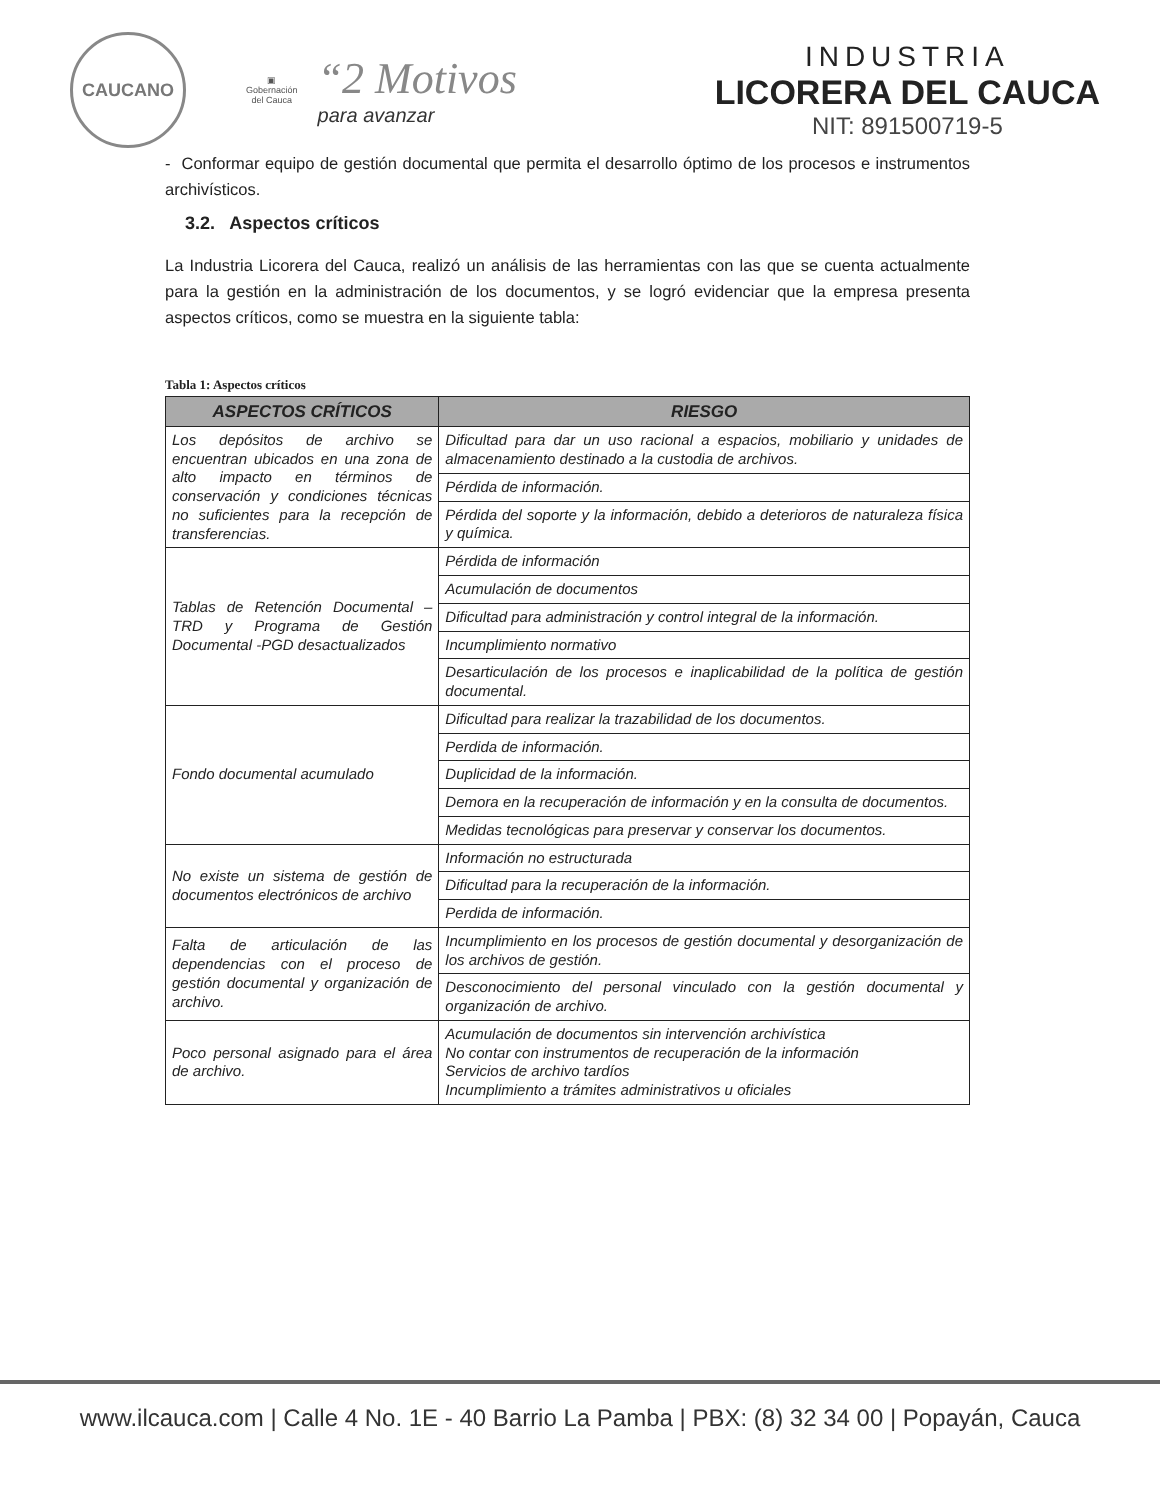CAUCANO
▣
Gobernación
del Cauca
“2 Motivos
para avanzar
INDUSTRIA
LICORERA DEL CAUCA
NIT: 891500719-5
- Conformar equipo de gestión documental que permita el desarrollo óptimo de los procesos e instrumentos archivísticos.
3.2. Aspectos críticos
La Industria Licorera del Cauca, realizó un análisis de las herramientas con las que se cuenta actualmente para la gestión en la administración de los documentos, y se logró evidenciar que la empresa presenta aspectos críticos, como se muestra en la siguiente tabla:
Tabla 1: Aspectos críticos
| ASPECTOS CRÍTICOS | RIESGO |
| --- | --- |
| Los depósitos de archivo se encuentran ubicados en una zona de alto impacto en términos de conservación y condiciones técnicas no suficientes para la recepción de transferencias. | Dificultad para dar un uso racional a espacios, mobiliario y unidades de almacenamiento destinado a la custodia de archivos. |
| | Pérdida de información. |
| | Pérdida del soporte y la información, debido a deterioros de naturaleza física y química. |
| Tablas de Retención Documental – TRD y Programa de Gestión Documental -PGD desactualizados | Pérdida de información |
| | Acumulación de documentos |
| | Dificultad para administración y control integral de la información. |
| | Incumplimiento normativo |
| | Desarticulación de los procesos e inaplicabilidad de la política de gestión documental. |
| Fondo documental acumulado | Dificultad para realizar la trazabilidad de los documentos. |
| | Perdida de información. |
| | Duplicidad de la información. |
| | Demora en la recuperación de información y en la consulta de documentos. |
| | Medidas tecnológicas para preservar y conservar los documentos. |
| No existe un sistema de gestión de documentos electrónicos de archivo | Información no estructurada |
| | Dificultad para la recuperación de la información. |
| | Perdida de información. |
| Falta de articulación de las dependencias con el proceso de gestión documental y organización de archivo. | Incumplimiento en los procesos de gestión documental y desorganización de los archivos de gestión. |
| | Desconocimiento del personal vinculado con la gestión documental y organización de archivo. |
| Poco personal asignado para el área de archivo. | Acumulación de documentos sin intervención archivística No contar con instrumentos de recuperación de la información Servicios de archivo tardíos Incumplimiento a trámites administrativos u oficiales |
www.ilcauca.com | Calle 4 No. 1E - 40 Barrio La Pamba | PBX: (8) 32 34 00 | Popayán, Cauca